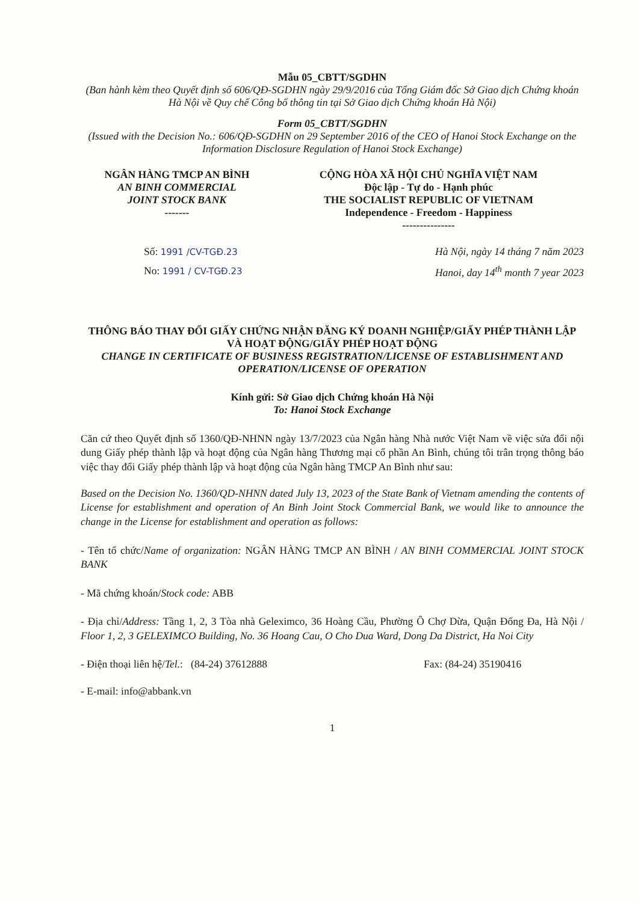Mẫu 05_CBTT/SGDHN
(Ban hành kèm theo Quyết định số 606/QĐ-SGDHN ngày 29/9/2016 của Tổng Giám đốc Sở Giao dịch Chứng khoán Hà Nội về Quy chế Công bố thông tin tại Sở Giao dịch Chứng khoán Hà Nội)
Form 05_CBTT/SGDHN
(Issued with the Decision No.: 606/QĐ-SGDHN on 29 September 2016 of the CEO of Hanoi Stock Exchange on the Information Disclosure Regulation of Hanoi Stock Exchange)
NGÂN HÀNG TMCP AN BÌNH
AN BINH COMMERCIAL
JOINT STOCK BANK
-------
CỘNG HÒA XÃ HỘI CHỦ NGHĨA VIỆT NAM
Độc lập - Tự do - Hạnh phúc
THE SOCIALIST REPUBLIC OF VIETNAM
Independence - Freedom - Happiness
---------------
Số: 1991 /CV-TGĐ.23
No: 1991 / CV-TGĐ.23
Hà Nội, ngày 14 tháng 7 năm 2023
Hanoi, day 14<sup>th</sup> month 7 year 2023
THÔNG BÁO THAY ĐỔI GIẤY CHỨNG NHẬN ĐĂNG KÝ DOANH NGHIỆP/GIẤY PHÉP THÀNH LẬP VÀ HOẠT ĐỘNG/GIẤY PHÉP HOẠT ĐỘNG
CHANGE IN CERTIFICATE OF BUSINESS REGISTRATION/LICENSE OF ESTABLISHMENT AND OPERATION/LICENSE OF OPERATION
Kính gửi: Sở Giao dịch Chứng khoán Hà Nội
To: Hanoi Stock Exchange
Căn cứ theo Quyết định số 1360/QĐ-NHNN ngày 13/7/2023 của Ngân hàng Nhà nước Việt Nam về việc sửa đổi nội dung Giấy phép thành lập và hoạt động của Ngân hàng Thương mại cổ phần An Bình, chúng tôi trân trọng thông báo việc thay đổi Giấy phép thành lập và hoạt động của Ngân hàng TMCP An Bình như sau:
Based on the Decision No. 1360/QD-NHNN dated July 13, 2023 of the State Bank of Vietnam amending the contents of License for establishment and operation of An Binh Joint Stock Commercial Bank, we would like to announce the change in the License for establishment and operation as follows:
- Tên tổ chức/Name of organization: NGÂN HÀNG TMCP AN BÌNH / AN BINH COMMERCIAL JOINT STOCK BANK
- Mã chứng khoán/Stock code: ABB
- Địa chỉ/Address: Tầng 1, 2, 3 Tòa nhà Geleximco, 36 Hoàng Cầu, Phường Ô Chợ Dừa, Quận Đống Đa, Hà Nội / Floor 1, 2, 3 GELEXIMCO Building, No. 36 Hoang Cau, O Cho Dua Ward, Dong Da District, Ha Noi City
- Điện thoại liên hệ/Tel.: (84-24) 37612888 Fax: (84-24) 35190416
- E-mail: info@abbank.vn
1